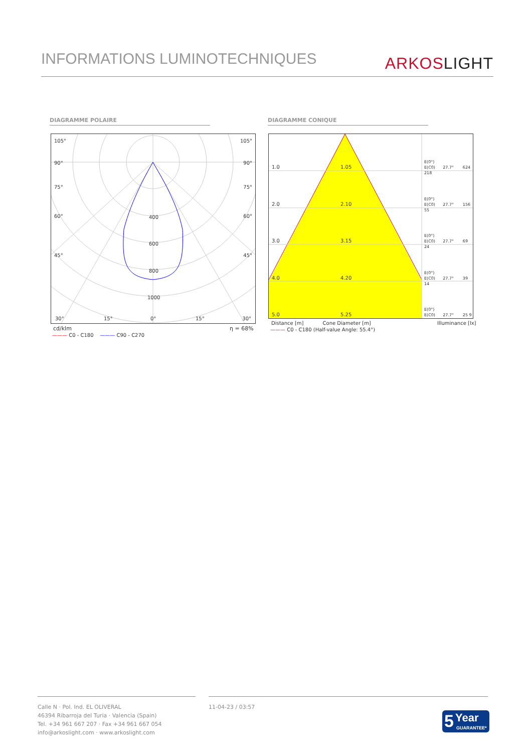INFORMATIONS LUMINOTECHNIQUES
ARKOS LIGHT
DIAGRAMME POLAIRE DIAGRAMME CONIQUE
105° 105°
90° 90°
75° 75°
60° 60°
45° 45°
400
600
800
1000
30° 15° 0° 15° 30°
cd/klm η = 68%
——— C0 - C180 ——— C90 - C270
1.0 1.05
E(0°)
E(C0) 27.7° 624 218
2.0 2.10
E(0°)
E(C0) 27.7° 156 55
3.0 3.15
E(0°)
E(C0) 27.7° 69 24
4.0 4.20
E(0°)
E(C0) 27.7° 39 14
5.0 5.25
E(0°)
E(C0) 27.7° 25 9
Distance [m] Cone Diameter [m]
Illuminance [lx]
——— C0 - C180 (Half-value Angle: 55.4°)
Calle N · Pol. Ind. EL OLIVERAL
46394 Ribarroja del Turia · Valencia (Spain)
Tel. +34 961 667 207 · Fax +34 961 667 054
info@arkoslight.com · www.arkoslight.com
11-04-23 / 03:57
5 Year
GUARANTEE*